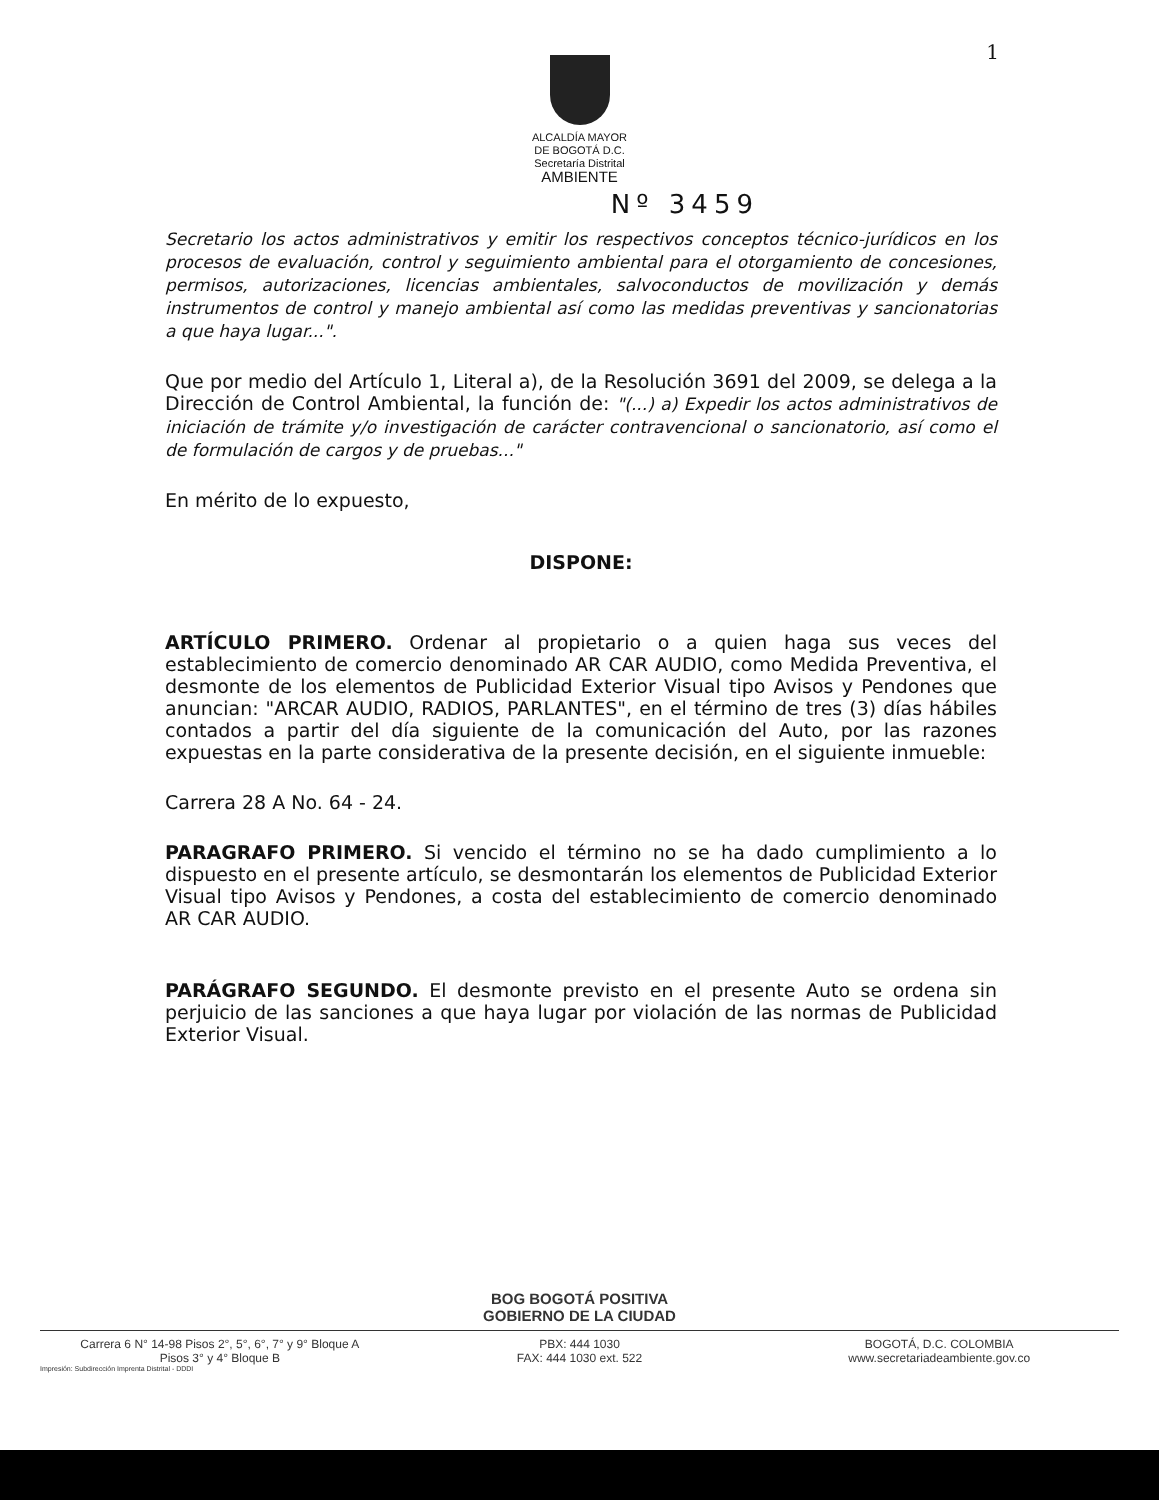1
ALCALDÍA MAYOR
DE BOGOTÁ D.C.
Secretaría Distrital
AMBIENTE
Nº 3459
Secretario los actos administrativos y emitir los respectivos conceptos técnico-jurídicos en los procesos de evaluación, control y seguimiento ambiental para el otorgamiento de concesiones, permisos, autorizaciones, licencias ambientales, salvoconductos de movilización y demás instrumentos de control y manejo ambiental así como las medidas preventivas y sancionatorias a que haya lugar...".
Que por medio del Artículo 1, Literal a), de la Resolución 3691 del 2009, se delega a la Dirección de Control Ambiental, la función de: "(...) a) Expedir los actos administrativos de iniciación de trámite y/o investigación de carácter contravencional o sancionatorio, así como el de formulación de cargos y de pruebas..."
En mérito de lo expuesto,
DISPONE:
ARTÍCULO PRIMERO. Ordenar al propietario o a quien haga sus veces del establecimiento de comercio denominado AR CAR AUDIO, como Medida Preventiva, el desmonte de los elementos de Publicidad Exterior Visual tipo Avisos y Pendones que anuncian: "ARCAR AUDIO, RADIOS, PARLANTES", en el término de tres (3) días hábiles contados a partir del día siguiente de la comunicación del Auto, por las razones expuestas en la parte considerativa de la presente decisión, en el siguiente inmueble:
Carrera 28 A No. 64 - 24.
PARAGRAFO PRIMERO. Si vencido el término no se ha dado cumplimiento a lo dispuesto en el presente artículo, se desmontarán los elementos de Publicidad Exterior Visual tipo Avisos y Pendones, a costa del establecimiento de comercio denominado AR CAR AUDIO.
PARÁGRAFO SEGUNDO. El desmonte previsto en el presente Auto se ordena sin perjuicio de las sanciones a que haya lugar por violación de las normas de Publicidad Exterior Visual.
BOG BOGOTÁ POSITIVA
GOBIERNO DE LA CIUDAD
Carrera 6 N° 14-98 Pisos 2°, 5°, 6°, 7° y 9° Bloque A
Pisos 3° y 4° Bloque B
PBX: 444 1030
FAX: 444 1030 ext. 522
BOGOTÁ, D.C. COLOMBIA
www.secretariadeambiente.gov.co
Impresión: Subdirección Imprenta Distrital - DDDI